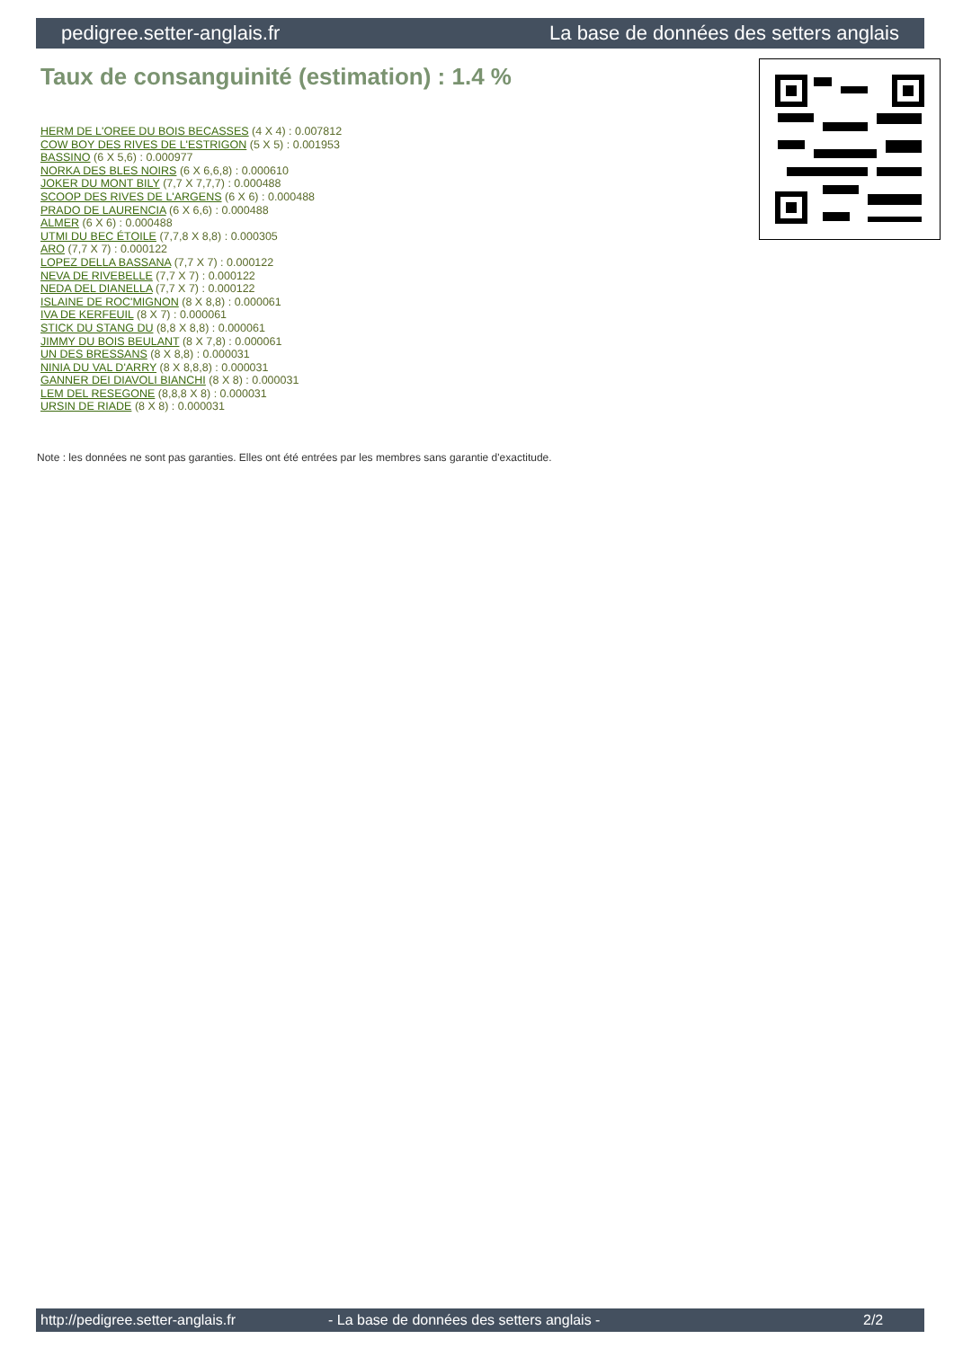pedigree.setter-anglais.fr La base de données des setters anglais
Taux de consanguinité (estimation) : 1.4 %
HERM DE L'OREE DU BOIS BECASSES (4 X 4) : 0.007812
COW BOY DES RIVES DE L'ESTRIGON (5 X 5) : 0.001953
BASSINO (6 X 5,6) : 0.000977
NORKA DES BLES NOIRS (6 X 6,6,8) : 0.000610
JOKER DU MONT BILY (7,7 X 7,7,7) : 0.000488
SCOOP DES RIVES DE L'ARGENS (6 X 6) : 0.000488
PRADO DE LAURENCIA (6 X 6,6) : 0.000488
ALMER (6 X 6) : 0.000488
UTMI DU BEC ÉTOILE (7,7,8 X 8,8) : 0.000305
ARO (7,7 X 7) : 0.000122
LOPEZ DELLA BASSANA (7,7 X 7) : 0.000122
NEVA DE RIVEBELLE (7,7 X 7) : 0.000122
NEDA DEL DIANELLA (7,7 X 7) : 0.000122
ISLAINE DE ROC'MIGNON (8 X 8,8) : 0.000061
IVA DE KERFEUIL (8 X 7) : 0.000061
STICK DU STANG DU (8,8 X 8,8) : 0.000061
JIMMY DU BOIS BEULANT (8 X 7,8) : 0.000061
UN DES BRESSANS (8 X 8,8) : 0.000031
NINIA DU VAL D'ARRY (8 X 8,8,8) : 0.000031
GANNER DEI DIAVOLI BIANCHI (8 X 8) : 0.000031
LEM DEL RESEGONE (8,8,8 X 8) : 0.000031
URSIN DE RIADE (8 X 8) : 0.000031
Note : les données ne sont pas garanties. Elles ont été entrées par les membres sans garantie d'exactitude.
http://pedigree.setter-anglais.fr - La base de données des setters anglais - 2/2